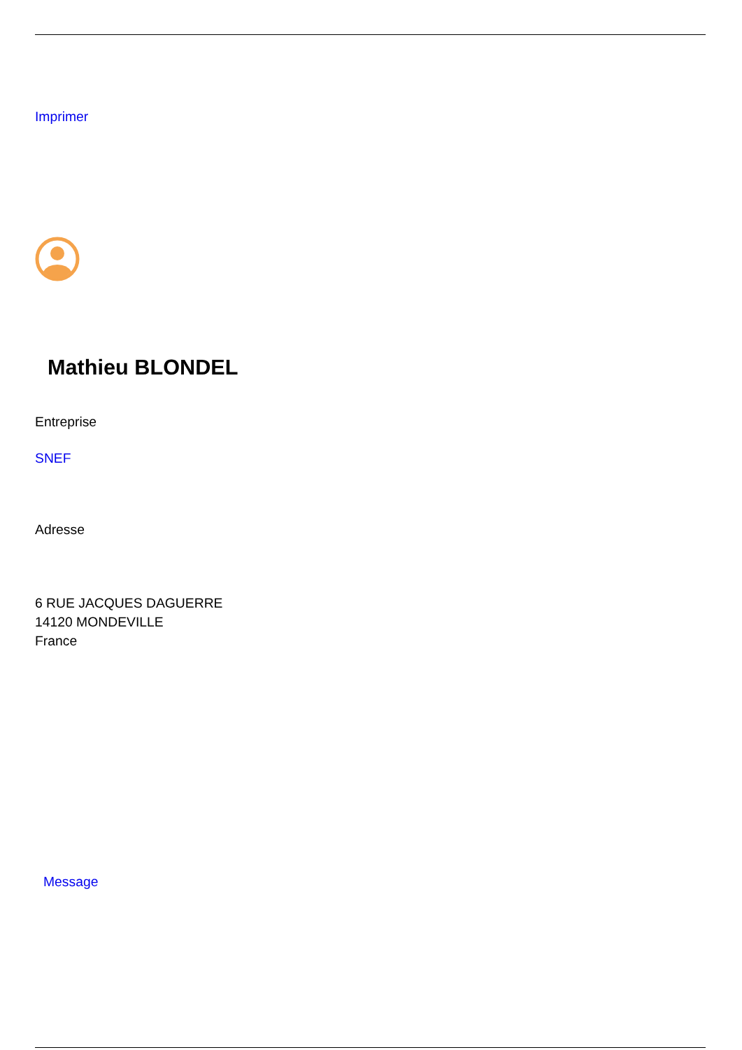Imprimer
Mathieu BLONDEL
Entreprise
SNEF
Adresse
6 RUE JACQUES DAGUERRE
14120 MONDEVILLE
France
Message